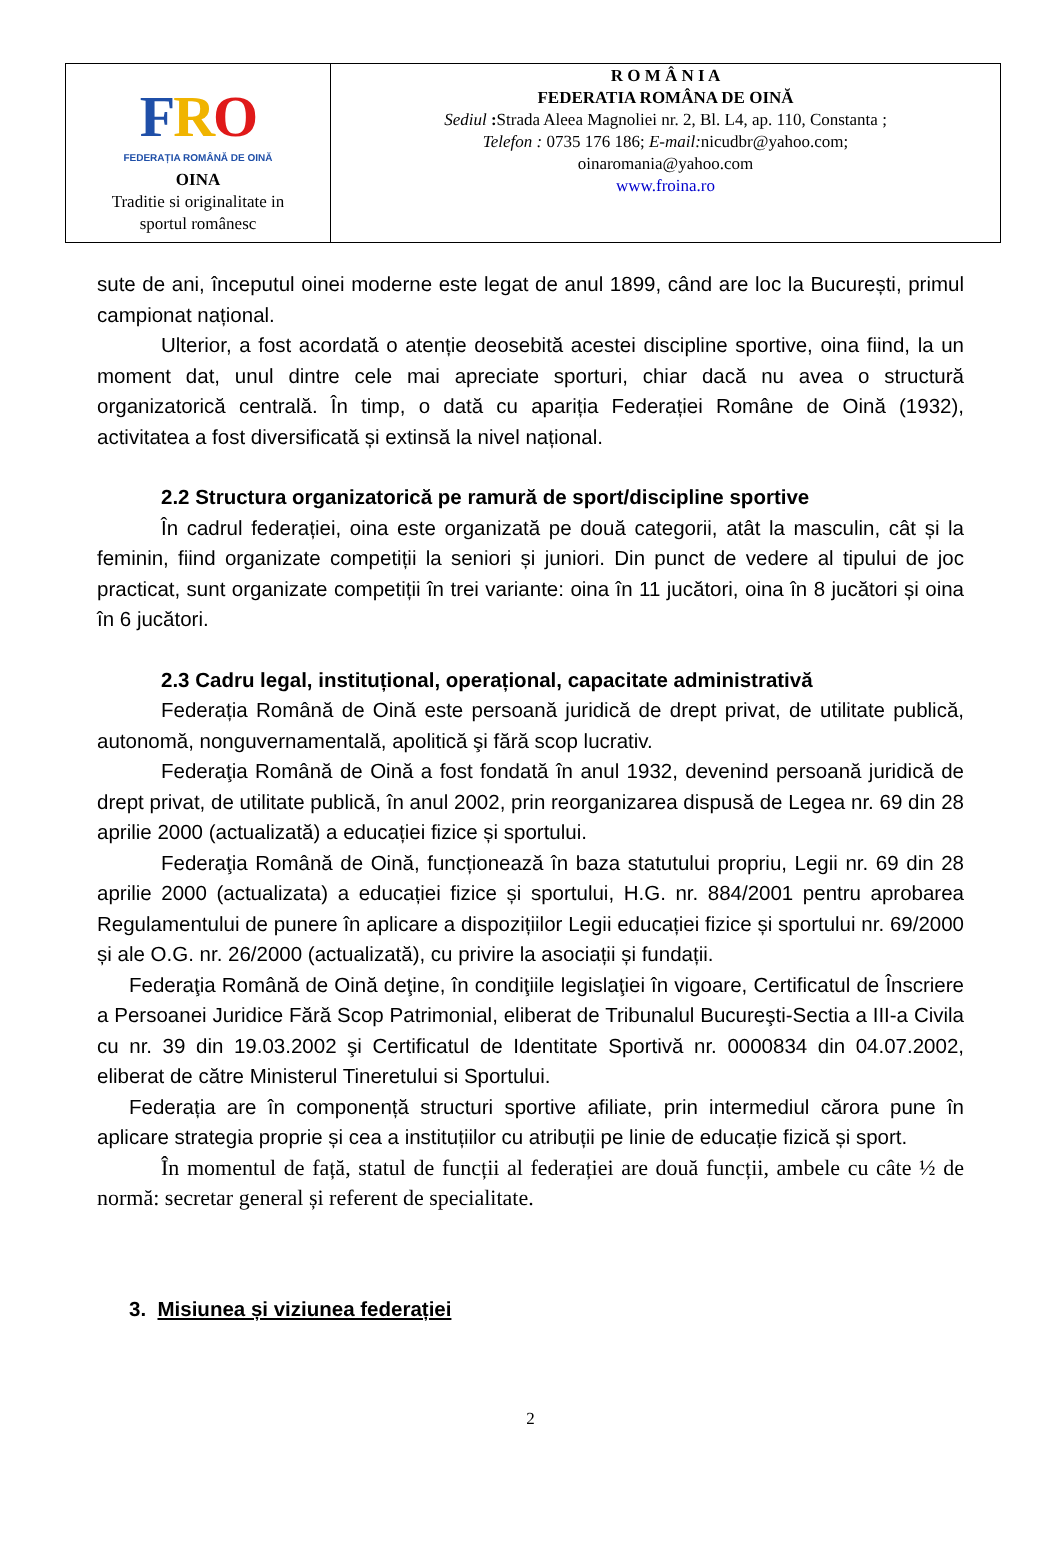| F R O FEDERAȚIA ROMÂNĂ DE OINĂ OINA Traditie si originalitate in sportul românesc | R O M Â N I A FEDERATIA ROMÂNA DE OINĂ Sediul : Strada Aleea Magnoliei nr. 2, Bl. L4, ap. 110, Constanta ; Telefon : 0735 176 186; E-mail: nicudbr@yahoo.com; oinaromania@yahoo.com www.froina.ro |
sute de ani, începutul oinei moderne este legat de anul 1899, când are loc la București, primul campionat național.
Ulterior, a fost acordată o atenție deosebită acestei discipline sportive, oina fiind, la un moment dat, unul dintre cele mai apreciate sporturi, chiar dacă nu avea o structură organizatorică centrală. În timp, o dată cu apariția Federației Române de Oină (1932), activitatea a fost diversificată și extinsă la nivel național.
2.2 Structura organizatorică pe ramură de sport/discipline sportive
În cadrul federației, oina este organizată pe două categorii, atât la masculin, cât și la feminin, fiind organizate competiții la seniori și juniori. Din punct de vedere al tipului de joc practicat, sunt organizate competiții în trei variante: oina în 11 jucători, oina în 8 jucători și oina în 6 jucători.
2.3 Cadru legal, instituțional, operațional, capacitate administrativă
Federația Română de Oină este persoană juridică de drept privat, de utilitate publică, autonomă, nonguvernamentală, apolitică şi fără scop lucrativ.
Federaţia Română de Oină a fost fondată în anul 1932, devenind persoană juridică de drept privat, de utilitate publică, în anul 2002, prin reorganizarea dispusă de Legea nr. 69 din 28 aprilie 2000 (actualizată) a educației fizice și sportului.
Federaţia Română de Oină, funcționează în baza statutului propriu, Legii nr. 69 din 28 aprilie 2000 (actualizata) a educației fizice și sportului, H.G. nr. 884/2001 pentru aprobarea Regulamentului de punere în aplicare a dispozițiilor Legii educației fizice și sportului nr. 69/2000 și ale O.G. nr. 26/2000 (actualizată), cu privire la asociații și fundații.
Federaţia Română de Oină deţine, în condiţiile legislaţiei în vigoare, Certificatul de Înscriere a Persoanei Juridice Fără Scop Patrimonial, eliberat de Tribunalul Bucureşti-Sectia a III-a Civila cu nr. 39 din 19.03.2002 şi Certificatul de Identitate Sportivă nr. 0000834 din 04.07.2002, eliberat de către Ministerul Tineretului si Sportului.
Federația are în componență structuri sportive afiliate, prin intermediul cărora pune în aplicare strategia proprie și cea a instituțiilor cu atribuții pe linie de educație fizică și sport.
În momentul de față, statul de funcții al federației are două funcții, ambele cu câte ½ de normă: secretar general și referent de specialitate.
3. Misiunea și viziunea federației
2